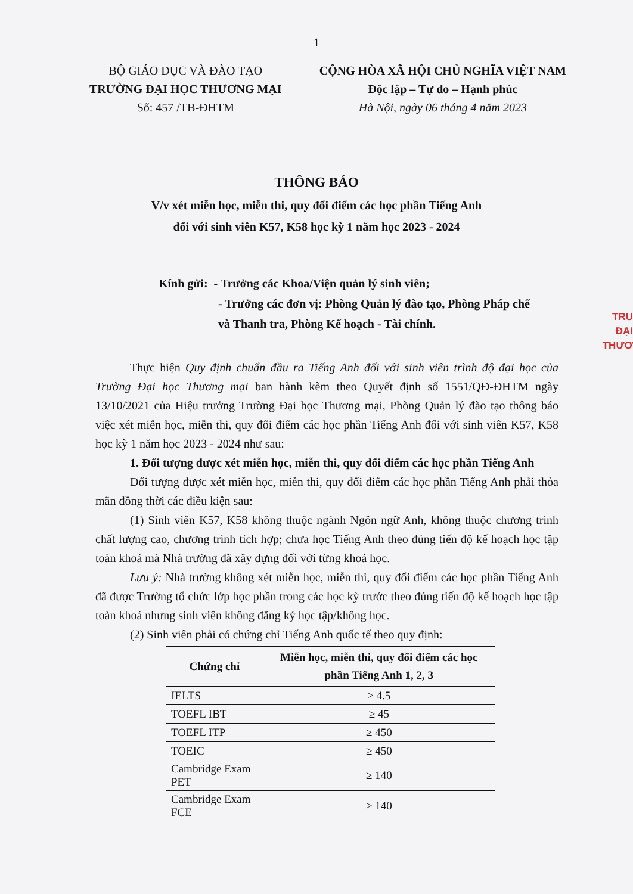1
BỘ GIÁO DỤC VÀ ĐÀO TẠO
TRƯỜNG ĐẠI HỌC THƯƠNG MẠI
Số: 457 /TB-ĐHTM
CỘNG HÒA XÃ HỘI CHỦ NGHĨA VIỆT NAM
Độc lập – Tự do – Hạnh phúc
Hà Nội, ngày 06 tháng 4 năm 2023
THÔNG BÁO
V/v xét miễn học, miễn thi, quy đổi điểm các học phần Tiếng Anh
đối với sinh viên K57, K58 học kỳ 1 năm học 2023 - 2024
Kính gửi: - Trưởng các Khoa/Viện quản lý sinh viên;
- Trưởng các đơn vị: Phòng Quản lý đào tạo, Phòng Pháp chế
và Thanh tra, Phòng Kế hoạch - Tài chính.
Thực hiện Quy định chuẩn đầu ra Tiếng Anh đối với sinh viên trình độ đại học của Trường Đại học Thương mại ban hành kèm theo Quyết định số 1551/QĐ-ĐHTM ngày 13/10/2021 của Hiệu trưởng Trường Đại học Thương mại, Phòng Quản lý đào tạo thông báo việc xét miễn học, miễn thi, quy đổi điểm các học phần Tiếng Anh đối với sinh viên K57, K58 học kỳ 1 năm học 2023 - 2024 như sau:
1. Đối tượng được xét miễn học, miễn thi, quy đổi điểm các học phần Tiếng Anh
Đối tượng được xét miễn học, miễn thi, quy đổi điểm các học phần Tiếng Anh phải thỏa mãn đồng thời các điều kiện sau:
(1) Sinh viên K57, K58 không thuộc ngành Ngôn ngữ Anh, không thuộc chương trình chất lượng cao, chương trình tích hợp; chưa học Tiếng Anh theo đúng tiến độ kế hoạch học tập toàn khoá mà Nhà trường đã xây dựng đối với từng khoá học.
Lưu ý: Nhà trường không xét miễn học, miễn thi, quy đổi điểm các học phần Tiếng Anh đã được Trường tổ chức lớp học phần trong các học kỳ trước theo đúng tiến độ kế hoạch học tập toàn khoá nhưng sinh viên không đăng ký học tập/không học.
(2) Sinh viên phải có chứng chỉ Tiếng Anh quốc tế theo quy định:
| Chứng chỉ | Miễn học, miễn thi, quy đổi điểm các học phần Tiếng Anh 1, 2, 3 |
| --- | --- |
| IELTS | ≥ 4.5 |
| TOEFL IBT | ≥ 45 |
| TOEFL ITP | ≥ 450 |
| TOEIC | ≥ 450 |
| Cambridge Exam PET | ≥ 140 |
| Cambridge Exam FCE | ≥ 140 |
TRU
ĐẠI
THƯƠ